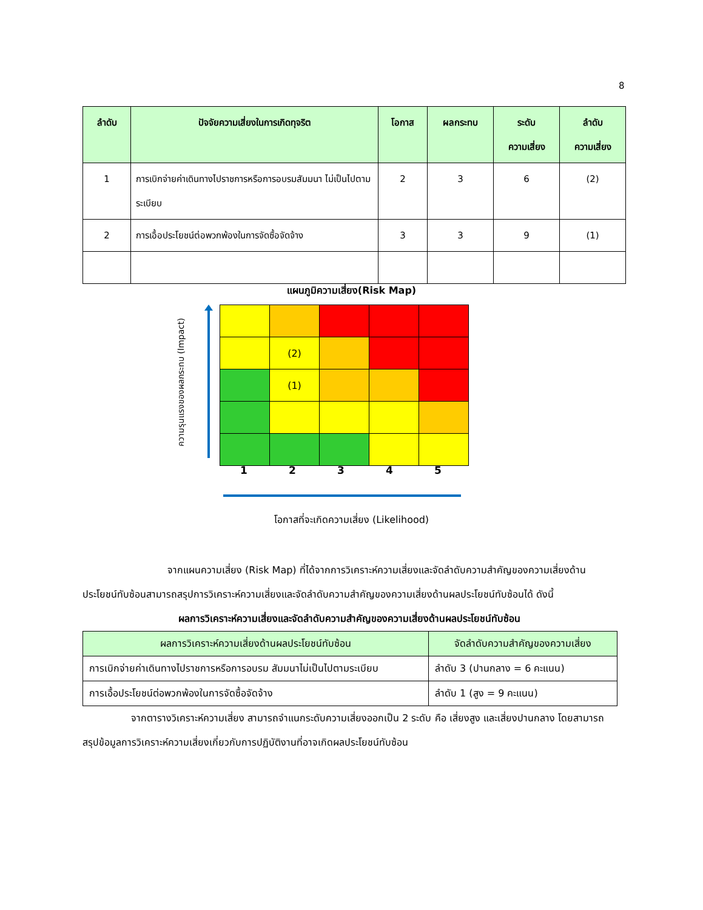8
| ลำดับ | ปัจจัยความเสี่ยงในการเกิดทุจริต | โอกาส | ผลกระทบ | ระดับ ความเสี่ยง | ลำดับ ความเสี่ยง |
| --- | --- | --- | --- | --- | --- |
| 1 | การเบิกจ่ายค่าเดินทางไปราชการหรือการอบรมสัมมนา ไม่เป็นไปตามระเบียบ | 2 | 3 | 6 | (2) |
| 2 | การเอื้อประโยชน์ต่อพวกพ้องในการจัดซื้อจัดจ้าง | 3 | 3 | 9 | (1) |
แผนภูมิความเสี่ยง(Risk Map)
ความรุนแรงของผลกระทบ (Impact)
| | (2) | | | |
| | (1) | | | |
1 2 3 4 5
โอกาสที่จะเกิดความเสี่ยง (Likelihood)
จากแผนความเสี่ยง (Risk Map) ที่ได้จากการวิเคราะห์ความเสี่ยงและจัดลำดับความสำคัญของความเสี่ยงด้านประโยชน์ทับซ้อนสามารถสรุปการวิเคราะห์ความเสี่ยงและจัดลำดับความสำคัญของความเสี่ยงด้านผลประโยชน์ทับซ้อนได้ ดังนี้
ผลการวิเคราะห์ความเสี่ยงและจัดลำดับความสำคัญของความเสี่ยงด้านผลประโยชน์ทับซ้อน
| ผลการวิเคราะห์ความเสี่ยงด้านผลประโยชน์ทับซ้อน | จัดลำดับความสำคัญของความเสี่ยง |
| --- | --- |
| การเบิกจ่ายค่าเดินทางไปราชการหรือการอบรม สัมมนาไม่เป็นไปตามระเบียบ | ลำดับ 3 (ปานกลาง = 6 คะแนน) |
| การเอื้อประโยชน์ต่อพวกพ้องในการจัดซื้อจัดจ้าง | ลำดับ 1 (สูง = 9 คะแนน) |
จากตารางวิเคราะห์ความเสี่ยง สามารถจำแนกระดับความเสี่ยงออกเป็น 2 ระดับ คือ เสี่ยงสูง และเสี่ยงปานกลาง โดยสามารถสรุปข้อมูลการวิเคราะห์ความเสี่ยงเกี่ยวกับการปฏิบัติงานที่อาจเกิดผลประโยชน์ทับซ้อน